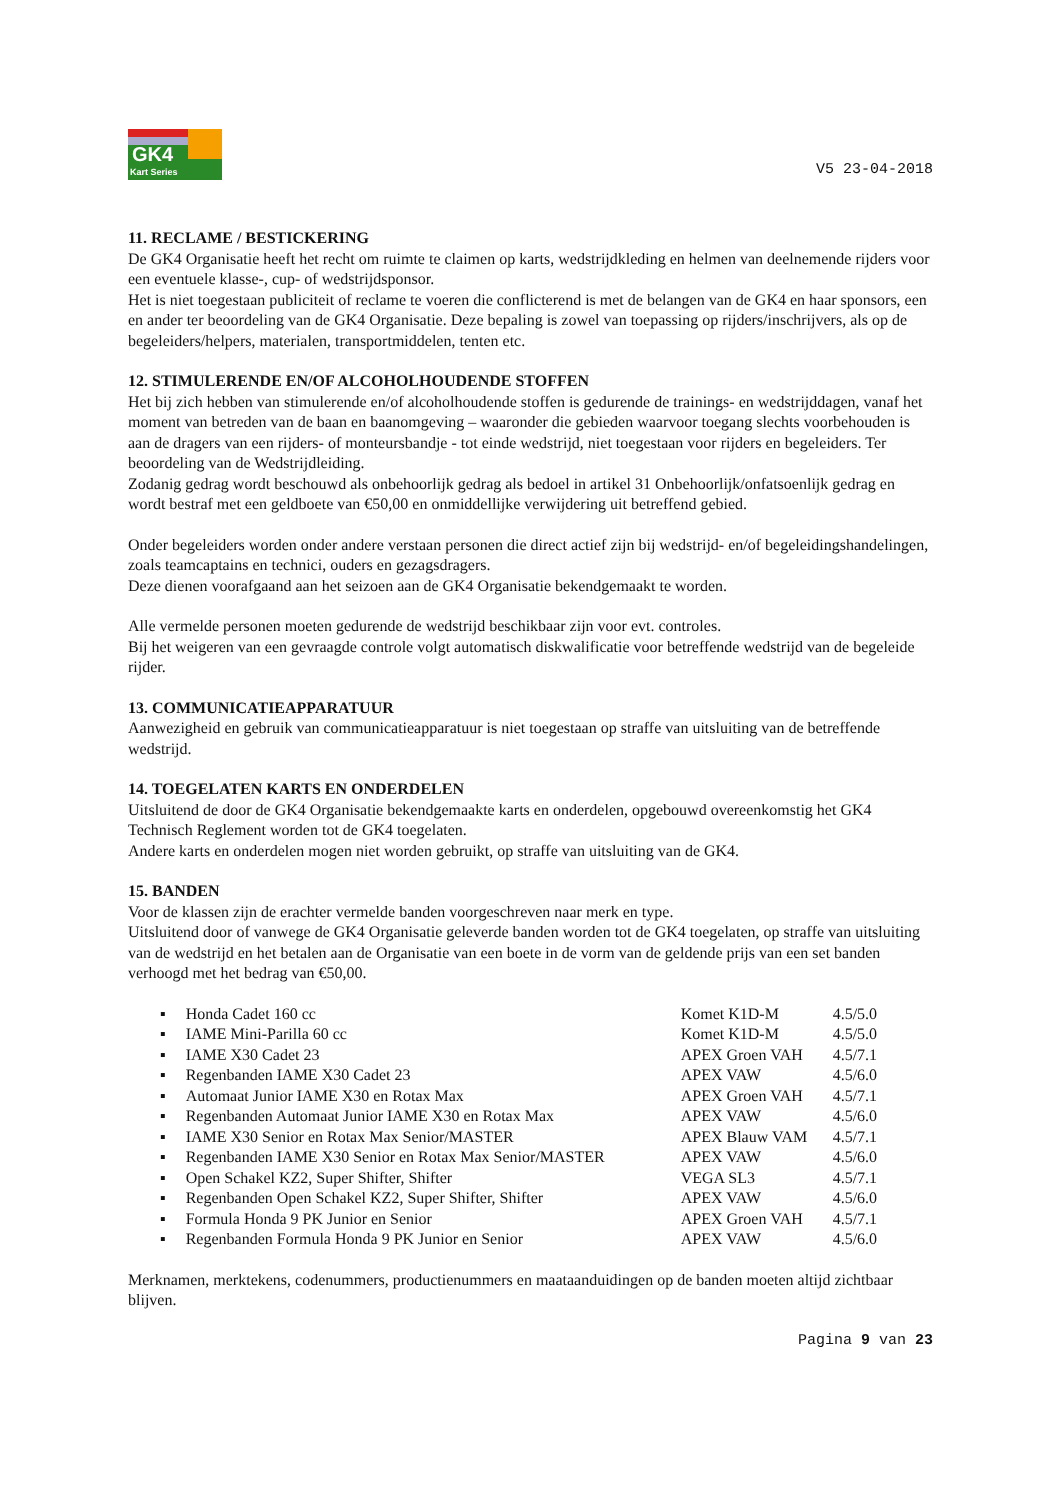GK4
Kart Series
V5 23-04-2018
11. RECLAME / BESTICKERING
De GK4 Organisatie heeft het recht om ruimte te claimen op karts, wedstrijdkleding en helmen van deelnemende rijders voor een eventuele klasse-, cup- of wedstrijdsponsor.
Het is niet toegestaan publiciteit of reclame te voeren die conflicterend is met de belangen van de GK4 en haar sponsors, een en ander ter beoordeling van de GK4 Organisatie. Deze bepaling is zowel van toepassing op rijders/inschrijvers, als op de begeleiders/helpers, materialen, transportmiddelen, tenten etc.
12. STIMULERENDE EN/OF ALCOHOLHOUDENDE STOFFEN
Het bij zich hebben van stimulerende en/of alcoholhoudende stoffen is gedurende de trainings- en wedstrijddagen, vanaf het moment van betreden van de baan en baanomgeving – waaronder die gebieden waarvoor toegang slechts voorbehouden is aan de dragers van een rijders- of monteursbandje - tot einde wedstrijd, niet toegestaan voor rijders en begeleiders. Ter beoordeling van de Wedstrijdleiding.
Zodanig gedrag wordt beschouwd als onbehoorlijk gedrag als bedoel in artikel 31 Onbehoorlijk/onfatsoenlijk gedrag en wordt bestraf met een geldboete van €50,00 en onmiddellijke verwijdering uit betreffend gebied.
Onder begeleiders worden onder andere verstaan personen die direct actief zijn bij wedstrijd- en/of begeleidingshandelingen, zoals teamcaptains en technici, ouders en gezagsdragers.
Deze dienen voorafgaand aan het seizoen aan de GK4 Organisatie bekendgemaakt te worden.
Alle vermelde personen moeten gedurende de wedstrijd beschikbaar zijn voor evt. controles.
Bij het weigeren van een gevraagde controle volgt automatisch diskwalificatie voor betreffende wedstrijd van de begeleide rijder.
13. COMMUNICATIEAPPARATUUR
Aanwezigheid en gebruik van communicatieapparatuur is niet toegestaan op straffe van uitsluiting van de betreffende wedstrijd.
14. TOEGELATEN KARTS EN ONDERDELEN
Uitsluitend de door de GK4 Organisatie bekendgemaakte karts en onderdelen, opgebouwd overeenkomstig het GK4 Technisch Reglement worden tot de GK4 toegelaten.
Andere karts en onderdelen mogen niet worden gebruikt, op straffe van uitsluiting van de GK4.
15. BANDEN
Voor de klassen zijn de erachter vermelde banden voorgeschreven naar merk en type.
Uitsluitend door of vanwege de GK4 Organisatie geleverde banden worden tot de GK4 toegelaten, op straffe van uitsluiting van de wedstrijd en het betalen aan de Organisatie van een boete in de vorm van de geldende prijs van een set banden verhoogd met het bedrag van €50,00.
| ▪ | Honda Cadet 160 cc | Komet K1D-M | 4.5/5.0 |
| ▪ | IAME Mini-Parilla 60 cc | Komet K1D-M | 4.5/5.0 |
| ▪ | IAME X30 Cadet 23 | APEX Groen VAH | 4.5/7.1 |
| ▪ | Regenbanden IAME X30 Cadet 23 | APEX VAW | 4.5/6.0 |
| ▪ | Automaat Junior IAME X30 en Rotax Max | APEX Groen VAH | 4.5/7.1 |
| ▪ | Regenbanden Automaat Junior IAME X30 en Rotax Max | APEX VAW | 4.5/6.0 |
| ▪ | IAME X30 Senior en Rotax Max Senior/MASTER | APEX Blauw VAM | 4.5/7.1 |
| ▪ | Regenbanden IAME X30 Senior en Rotax Max Senior/MASTER | APEX VAW | 4.5/6.0 |
| ▪ | Open Schakel KZ2, Super Shifter, Shifter | VEGA SL3 | 4.5/7.1 |
| ▪ | Regenbanden Open Schakel KZ2, Super Shifter, Shifter | APEX VAW | 4.5/6.0 |
| ▪ | Formula Honda 9 PK Junior en Senior | APEX Groen VAH | 4.5/7.1 |
| ▪ | Regenbanden Formula Honda 9 PK Junior en Senior | APEX VAW | 4.5/6.0 |
Merknamen, merktekens, codenummers, productienummers en maataanduidingen op de banden moeten altijd zichtbaar blijven.
Pagina 9 van 23